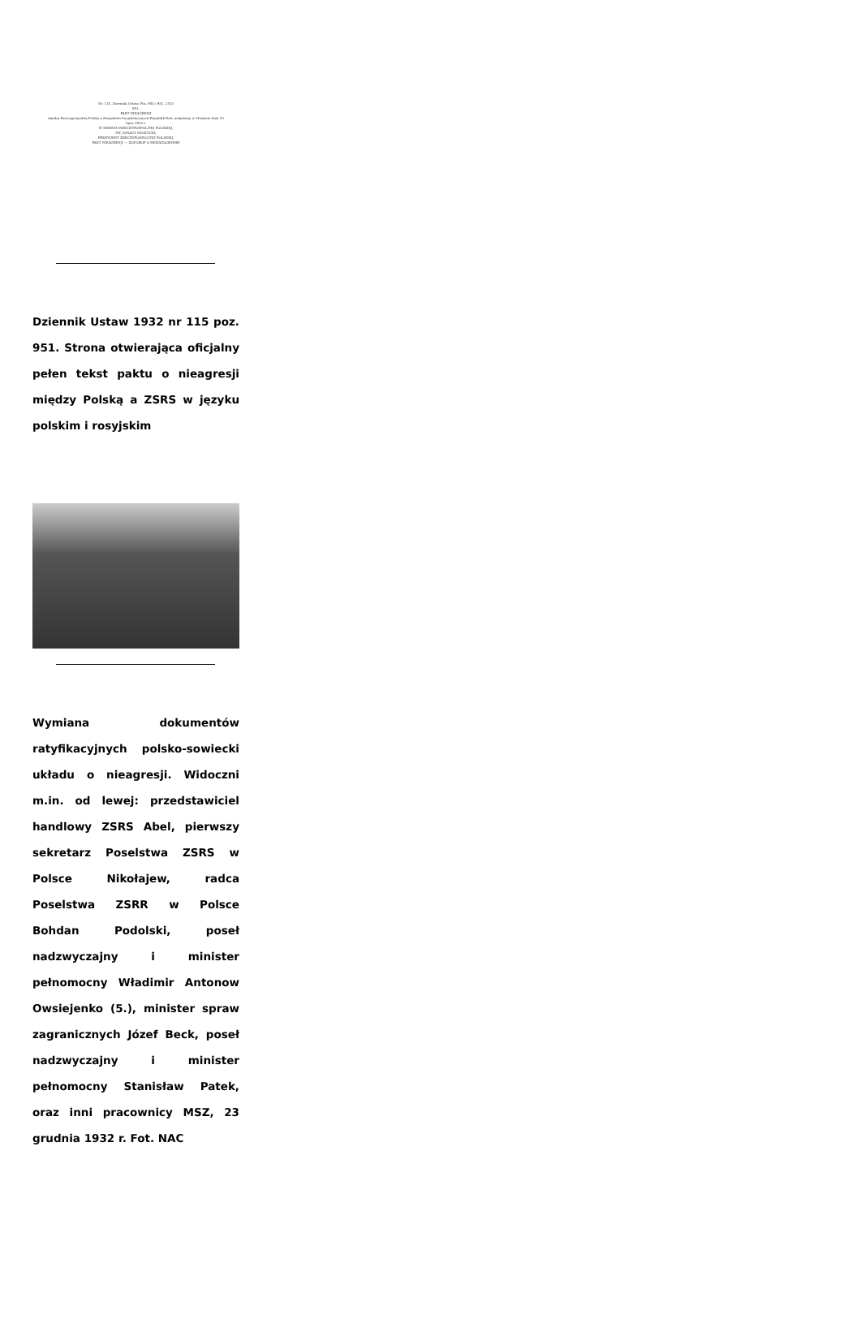Nr. 115. Dziennik Ustaw. Poz. 950 i 951. 2533
951.
PAKT NIEAGRESJI
między Rzecząpospolitą Polską a Związkiem Socjalistycznych Republik Rad, podpisany w Moskwie dnia 25 lipca 1932 r.
W IMIENIU RZECZYPOSPOLITEJ POLSKIEJ,
MY, IGNACY MOŚCICKI,
PREZYDENT RZECZYPOSPOLITEJ POLSKIEJ,
PAKT NIEAGRESJI — ДОГОВОР О НЕНАПАДЕНИИ
Dziennik Ustaw 1932 nr 115 poz. 951. Strona otwierająca oficjalny pełen tekst paktu o nieagresji między Polską a ZSRS w języku polskim i rosyjskim
Wymiana dokumentów ratyfikacyjnych polsko-sowiecki układu o nieagresji. Widoczni m.in. od lewej: przedstawiciel handlowy ZSRS Abel, pierwszy sekretarz Poselstwa ZSRS w Polsce Nikołajew, radca Poselstwa ZSRR w Polsce Bohdan Podolski, poseł nadzwyczajny i minister pełnomocny Władimir Antonow Owsiejenko (5.), minister spraw zagranicznych Józef Beck, poseł nadzwyczajny i minister pełnomocny Stanisław Patek, oraz inni pracownicy MSZ, 23 grudnia 1932 r. Fot. NAC